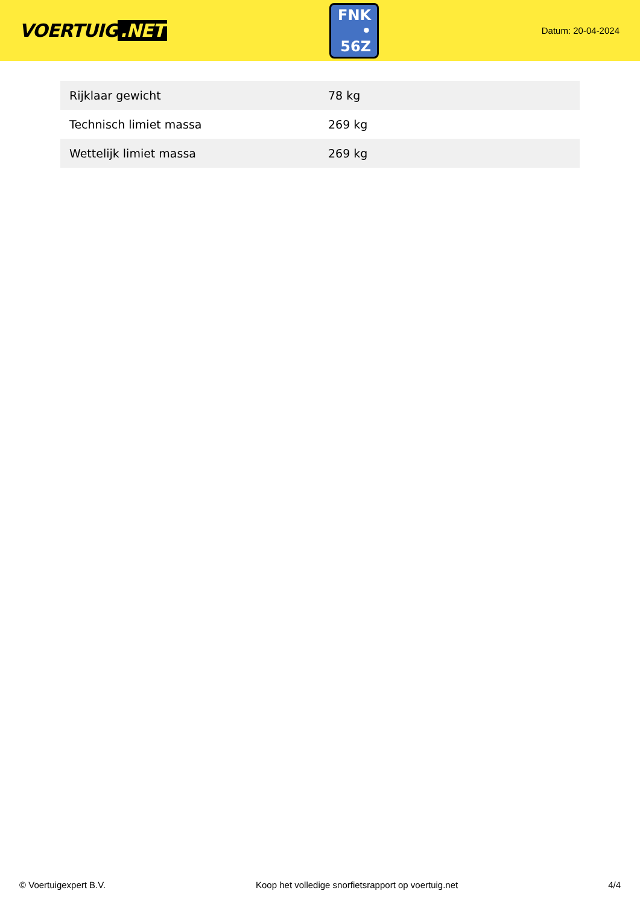VOERTUIG.NET
FNK
• 56Z
Datum: 20-04-2024
| Rijklaar gewicht | 78 kg |
| Technisch limiet massa | 269 kg |
| Wettelijk limiet massa | 269 kg |
© Voertuigexpert B.V. Koop het volledige snorfietsrapport op voertuig.net 4/4